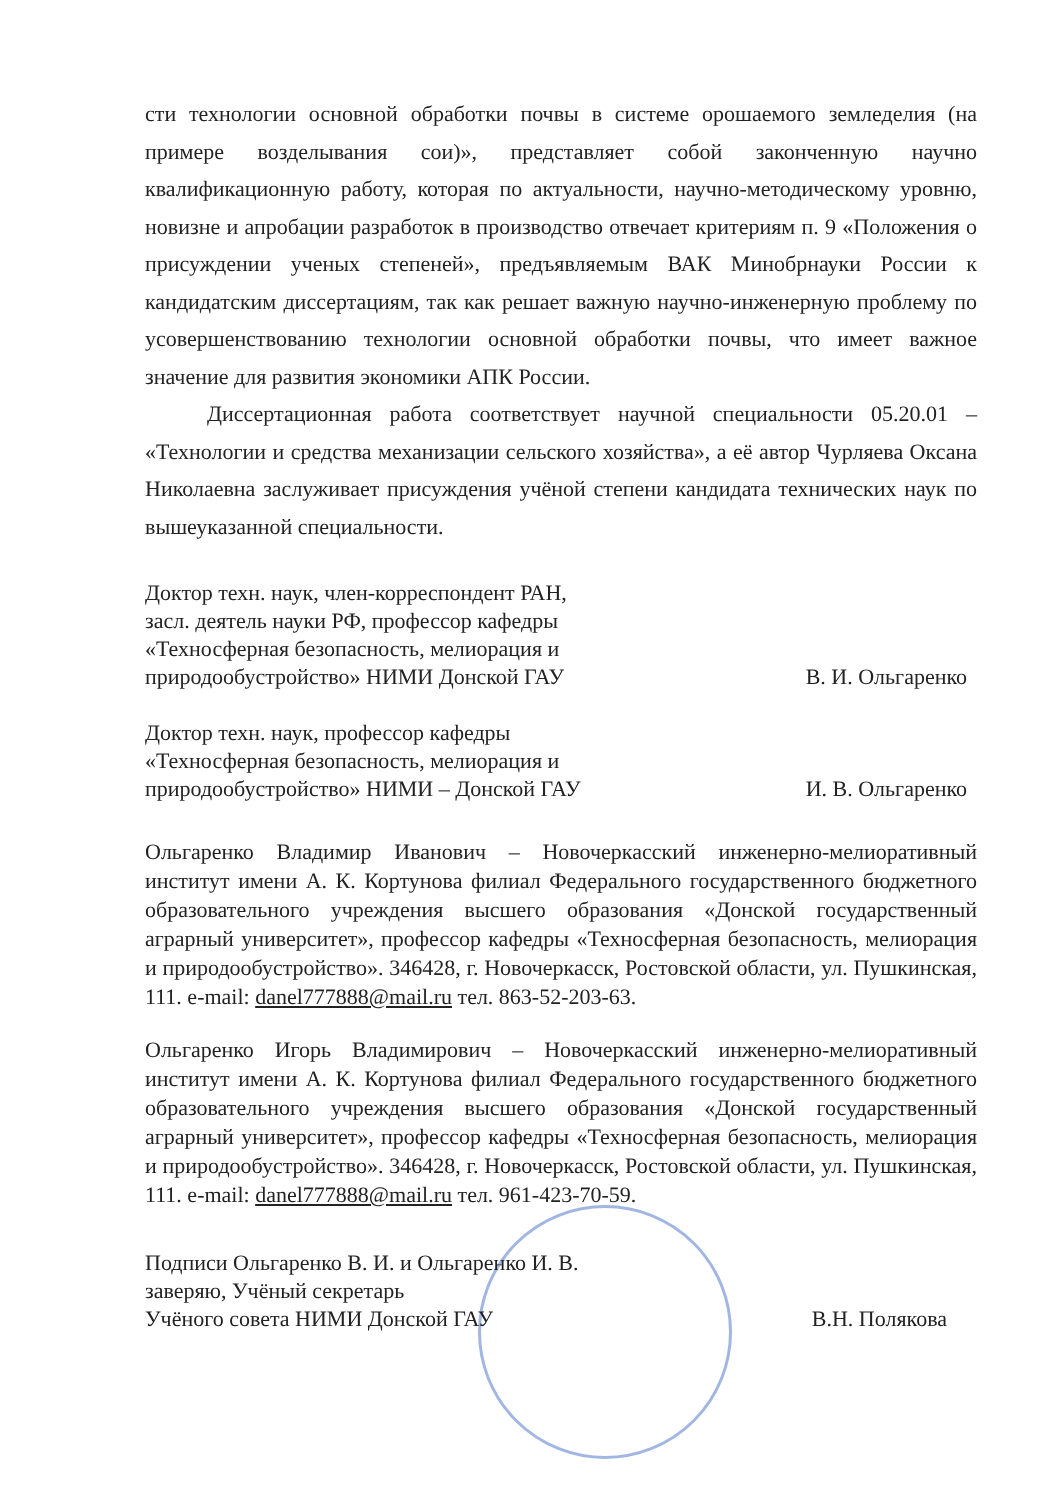сти технологии основной обработки почвы в системе орошаемого земледелия (на примере возделывания сои)», представляет собой законченную научно квалификационную работу, которая по актуальности, научно-методическому уровню, новизне и апробации разработок в производство отвечает критериям п. 9 «Положения о присуждении ученых степеней», предъявляемым ВАК Минобрнауки России к кандидатским диссертациям, так как решает важную научно-инженерную проблему по усовершенствованию технологии основной обработки почвы, что имеет важное значение для развития экономики АПК России.
Диссертационная работа соответствует научной специальности 05.20.01 – «Технологии и средства механизации сельского хозяйства», а её автор Чурляева Оксана Николаевна заслуживает присуждения учёной степени кандидата технических наук по вышеуказанной специальности.
Доктор техн. наук, член-корреспондент РАН,
засл. деятель науки РФ, профессор кафедры
«Техносферная безопасность, мелиорация и
природообустройство» НИМИ Донской ГАУ
В. И. Ольгаренко
Доктор техн. наук, профессор кафедры
«Техносферная безопасность, мелиорация и
природообустройство» НИМИ – Донской ГАУ
И. В. Ольгаренко
Ольгаренко Владимир Иванович – Новочеркасский инженерно-мелиоративный институт имени А. К. Кортунова филиал Федерального государственного бюджетного образовательного учреждения высшего образования «Донской государственный аграрный университет», профессор кафедры «Техносферная безопасность, мелиорация и природообустройство». 346428, г. Новочеркасск, Ростовской области, ул. Пушкинская, 111. e-mail: danel777888@mail.ru тел. 863-52-203-63.
Ольгаренко Игорь Владимирович – Новочеркасский инженерно-мелиоративный институт имени А. К. Кортунова филиал Федерального государственного бюджетного образовательного учреждения высшего образования «Донской государственный аграрный университет», профессор кафедры «Техносферная безопасность, мелиорация и природообустройство». 346428, г. Новочеркасск, Ростовской области, ул. Пушкинская, 111. e-mail: danel777888@mail.ru тел. 961-423-70-59.
Подписи Ольгаренко В. И. и Ольгаренко И. В.
заверяю, Учёный секретарь
Учёного совета НИМИ Донской ГАУ
В.Н. Полякова